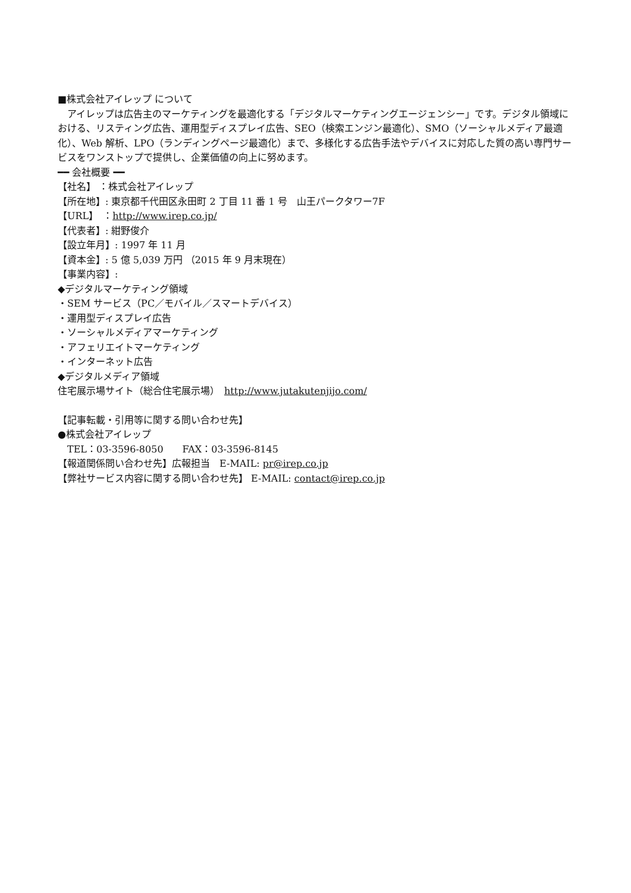■株式会社アイレップ について
　アイレップは広告主のマーケティングを最適化する「デジタルマーケティングエージェンシー」です。デジタル領域に おける、リスティング広告、運用型ディスプレイ広告、SEO（検索エンジン最適化）、SMO（ソーシャルメディア最適化）、Web 解析、LPO（ランディングページ最適化）まで、多様化する広告手法やデバイスに対応した質の高い専門サービスをワンストップで提供し、企業価値の向上に努めます。
━━ 会社概要 ━━
【社名】 ：株式会社アイレップ
【所在地】: 東京都千代田区永田町 2 丁目 11 番 1 号　山王パークタワー7F
【URL】　：http://www.irep.co.jp/
【代表者】: 紺野俊介
【設立年月】: 1997 年 11 月
【資本金】: 5 億 5,039 万円 （2015 年 9 月末現在）
【事業内容】:
◆デジタルマーケティング領域
・SEM サービス（PC／モバイル／スマートデバイス）
・運用型ディスプレイ広告
・ソーシャルメディアマーケティング
・アフェリエイトマーケティング
・インターネット広告
◆デジタルメディア領域
住宅展示場サイト（総合住宅展示場）　http://www.jutakutenjijo.com/
【記事転載・引用等に関する問い合わせ先】
●株式会社アイレップ
　TEL：03-3596-8050　　FAX：03-3596-8145
【報道関係問い合わせ先】広報担当　E-MAIL: pr@irep.co.jp
【弊社サービス内容に関する問い合わせ先】 E-MAIL: contact@irep.co.jp